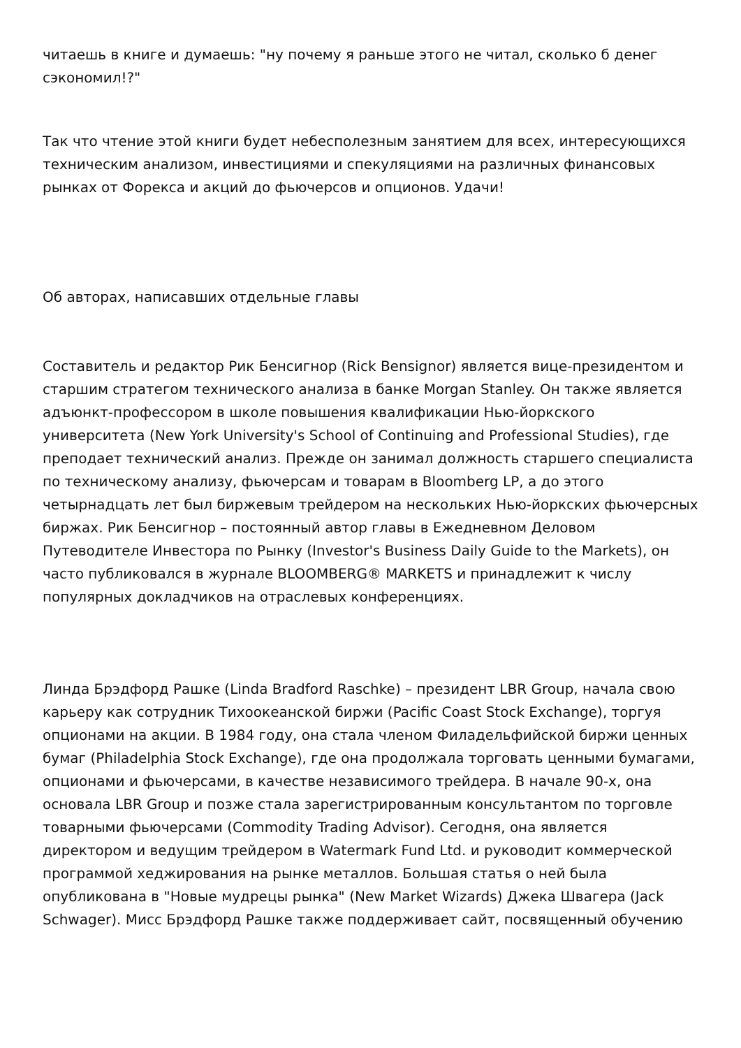читаешь в книге и думаешь: "ну почему я раньше этого не читал, сколько б денег сэкономил!?"
Так что чтение этой книги будет небесполезным занятием для всех, интересующихся техническим анализом, инвестициями и спекуляциями на различных финансовых рынках от Форекса и акций до фьючерсов и опционов. Удачи!
Об авторах, написавших отдельные главы
Составитель и редактор Рик Бенсигнор (Rick Bensignor) является вице-президентом и старшим стратегом технического анализа в банке Morgan Stanley. Он также является адъюнкт-профессором в школе повышения квалификации Нью-йоркского университета (New York University's School of Continuing and Professional Studies), где преподает технический анализ. Прежде он занимал должность старшего специалиста по техническому анализу, фьючерсам и товарам в Bloomberg LP, а до этого четырнадцать лет был биржевым трейдером на нескольких Нью-йоркских фьючерсных биржах. Рик Бенсигнор – постоянный автор главы в Ежедневном Деловом Путеводителе Инвестора по Рынку (Investor's Business Daily Guide to the Markets), он часто публиковался в журнале BLOOMBERG® MARKETS и принадлежит к числу популярных докладчиков на отраслевых конференциях.
Линда Брэдфорд Рашке (Linda Bradford Raschke) – президент LBR Group, начала свою карьеру как сотрудник Тихоокеанской биржи (Pacific Coast Stock Exchange), торгуя опционами на акции. В 1984 году, она стала членом Филадельфийской биржи ценных бумаг (Philadelphia Stock Exchange), где она продолжала торговать ценными бумагами, опционами и фьючерсами, в качестве независимого трейдера. В начале 90-х, она основала LBR Group и позже стала зарегистрированным консультантом по торговле товарными фьючерсами (Commodity Trading Advisor). Сегодня, она является директором и ведущим трейдером в Watermark Fund Ltd. и руководит коммерческой программой хеджирования на рынке металлов. Большая статья о ней была опубликована в "Новые мудрецы рынка" (New Market Wizards) Джека Швагера (Jack Schwager). Мисс Брэдфорд Рашке также поддерживает сайт, посвященный обучению